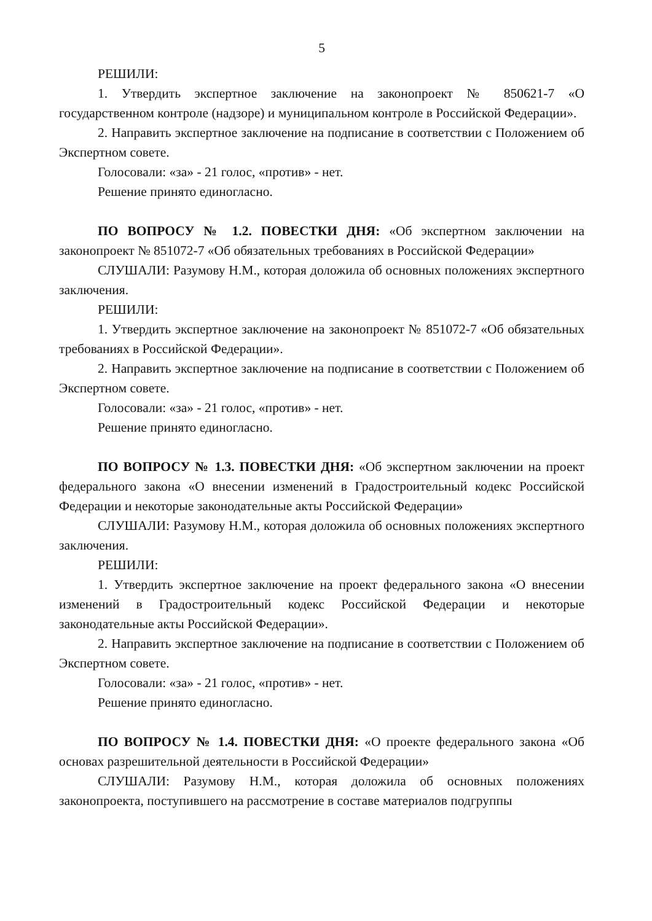5
РЕШИЛИ:
1. Утвердить экспертное заключение на законопроект № 850621-7 «О государственном контроле (надзоре) и муниципальном контроле в Российской Федерации».
2. Направить экспертное заключение на подписание в соответствии с Положением об Экспертном совете.
Голосовали: «за» - 21 голос, «против» - нет.
Решение принято единогласно.
ПО ВОПРОСУ № 1.2. ПОВЕСТКИ ДНЯ: «Об экспертном заключении на законопроект № 851072-7 «Об обязательных требованиях в Российской Федерации»
СЛУШАЛИ: Разумову Н.М., которая доложила об основных положениях экспертного заключения.
РЕШИЛИ:
1. Утвердить экспертное заключение на законопроект № 851072-7 «Об обязательных требованиях в Российской Федерации».
2. Направить экспертное заключение на подписание в соответствии с Положением об Экспертном совете.
Голосовали: «за» - 21 голос, «против» - нет.
Решение принято единогласно.
ПО ВОПРОСУ № 1.3. ПОВЕСТКИ ДНЯ: «Об экспертном заключении на проект федерального закона «О внесении изменений в Градостроительный кодекс Российской Федерации и некоторые законодательные акты Российской Федерации»
СЛУШАЛИ: Разумову Н.М., которая доложила об основных положениях экспертного заключения.
РЕШИЛИ:
1. Утвердить экспертное заключение на проект федерального закона «О внесении изменений в Градостроительный кодекс Российской Федерации и некоторые законодательные акты Российской Федерации».
2. Направить экспертное заключение на подписание в соответствии с Положением об Экспертном совете.
Голосовали: «за» - 21 голос, «против» - нет.
Решение принято единогласно.
ПО ВОПРОСУ № 1.4. ПОВЕСТКИ ДНЯ: «О проекте федерального закона «Об основах разрешительной деятельности в Российской Федерации»
СЛУШАЛИ: Разумову Н.М., которая доложила об основных положениях законопроекта, поступившего на рассмотрение в составе материалов подгруппы